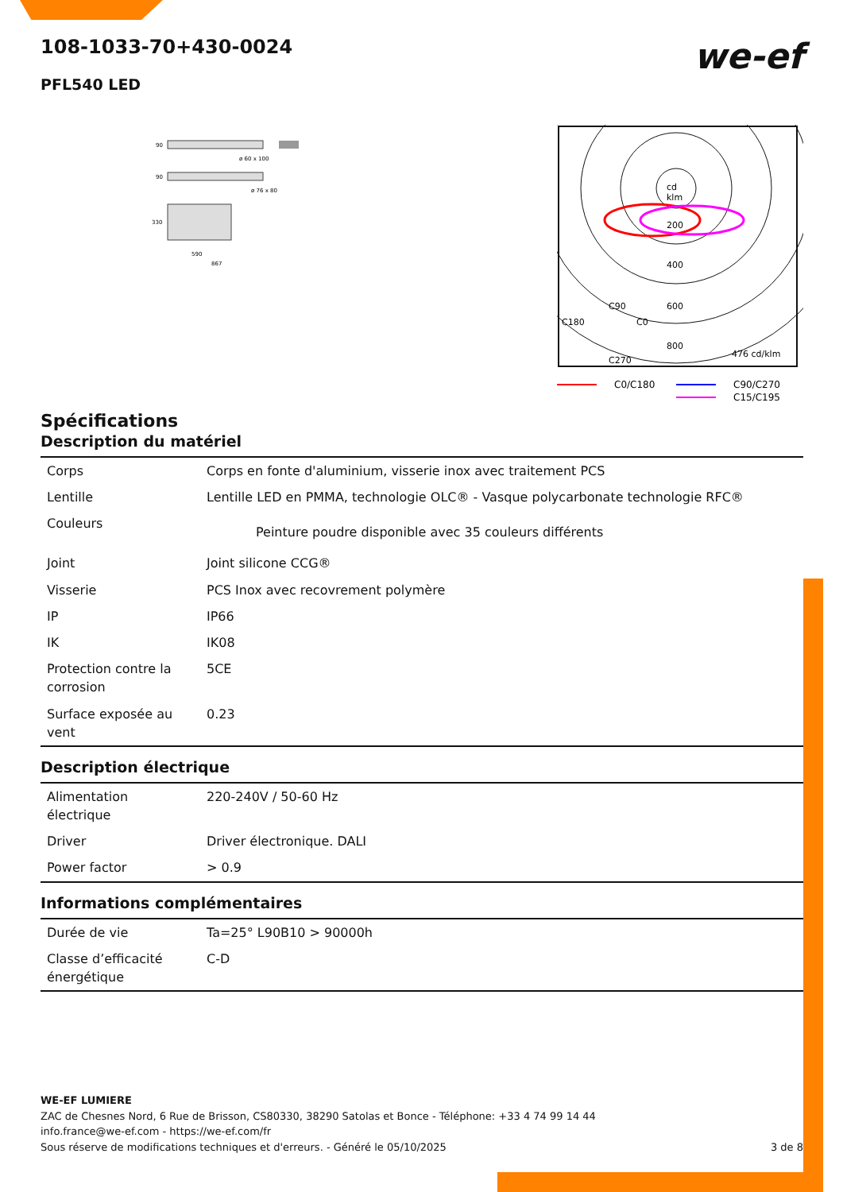we-ef
108-1033-70+430-0024
PFL540 LED
90
90
330
ø 60 x 100
ø 76 x 80
590
867
cd
klm
200
400
600
800
C90
C180
C0
C270
476 cd/klm
C0/C180
C90/C270
C15/C195
Spécifications
Description du matériel
| Corps | Corps en fonte d'aluminium, visserie inox avec traitement PCS |
| Lentille | Lentille LED en PMMA, technologie OLC® - Vasque polycarbonate technologie RFC® |
| Couleurs | Peinture poudre disponible avec 35 couleurs différents |
| Joint | Joint silicone CCG® |
| Visserie | PCS Inox avec recovrement polymère |
| IP | IP66 |
| IK | IK08 |
| Protection contre la corrosion | 5CE |
| Surface exposée au vent | 0.23 |
Description électrique
| Alimentation électrique | 220-240V / 50-60 Hz |
| Driver | Driver électronique. DALI |
| Power factor | > 0.9 |
Informations complémentaires
| Durée de vie | Ta=25° L90B10 > 90000h |
| Classe d’efficacité énergétique | C-D |
WE-EF LUMIERE
ZAC de Chesnes Nord, 6 Rue de Brisson, CS80330, 38290 Satolas et Bonce - Téléphone: +33 4 74 99 14 44
info.france@we-ef.com - https://we-ef.com/fr
Sous réserve de modifications techniques et d'erreurs. - Généré le 05/10/2025 3 de 8